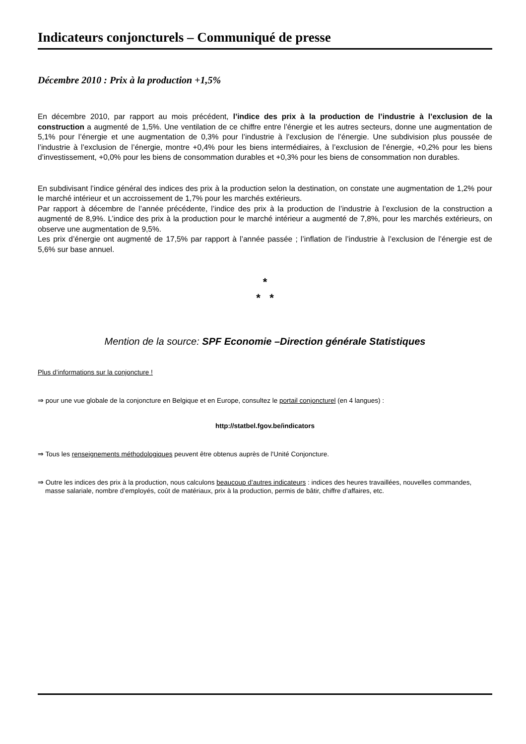Indicateurs conjoncturels – Communiqué de presse
Décembre 2010 : Prix à la production +1,5%
En décembre 2010, par rapport au mois précédent, l’indice des prix à la production de l’industrie à l’exclusion de la construction a augmenté de 1,5%. Une ventilation de ce chiffre entre l’énergie et les autres secteurs, donne une augmentation de 5,1% pour l’énergie et une augmentation de 0,3% pour l’industrie à l’exclusion de l’énergie. Une subdivision plus poussée de l’industrie à l’exclusion de l’énergie, montre +0,4% pour les biens intermédiaires, à l’exclusion de l’énergie, +0,2% pour les biens d’investissement, +0,0% pour les biens de consommation durables et +0,3% pour les biens de consommation non durables.
En subdivisant l’indice général des indices des prix à la production selon la destination, on constate une augmentation de 1,2% pour le marché intérieur et un accroissement de 1,7% pour les marchés extérieurs.
Par rapport à décembre de l’année précédente, l’indice des prix à la production de l’industrie à l’exclusion de la construction a augmenté de 8,9%. L’indice des prix à la production pour le marché intérieur a augmenté de 7,8%, pour les marchés extérieurs, on observe une augmentation de 9,5%.
Les prix d’énergie ont augmenté de 17,5% par rapport à l’année passée ; l’inflation de l’industrie à l’exclusion de l’énergie est de 5,6% sur base annuel.
*
* *
Mention de la source: SPF Economie –Direction générale Statistiques
Plus d’informations sur la conjoncture !
⇒ pour une vue globale de la conjoncture en Belgique et en Europe, consultez le portail conjoncturel (en 4 langues) :
http://statbel.fgov.be/indicators
⇒ Tous les renseignements méthodologiques peuvent être obtenus auprès de l'Unité Conjoncture.
⇒ Outre les indices des prix à la production, nous calculons beaucoup d’autres indicateurs : indices des heures travaillées, nouvelles commandes, masse salariale, nombre d’employés, coût de matériaux, prix à la production, permis de bâtir, chiffre d’affaires, etc.